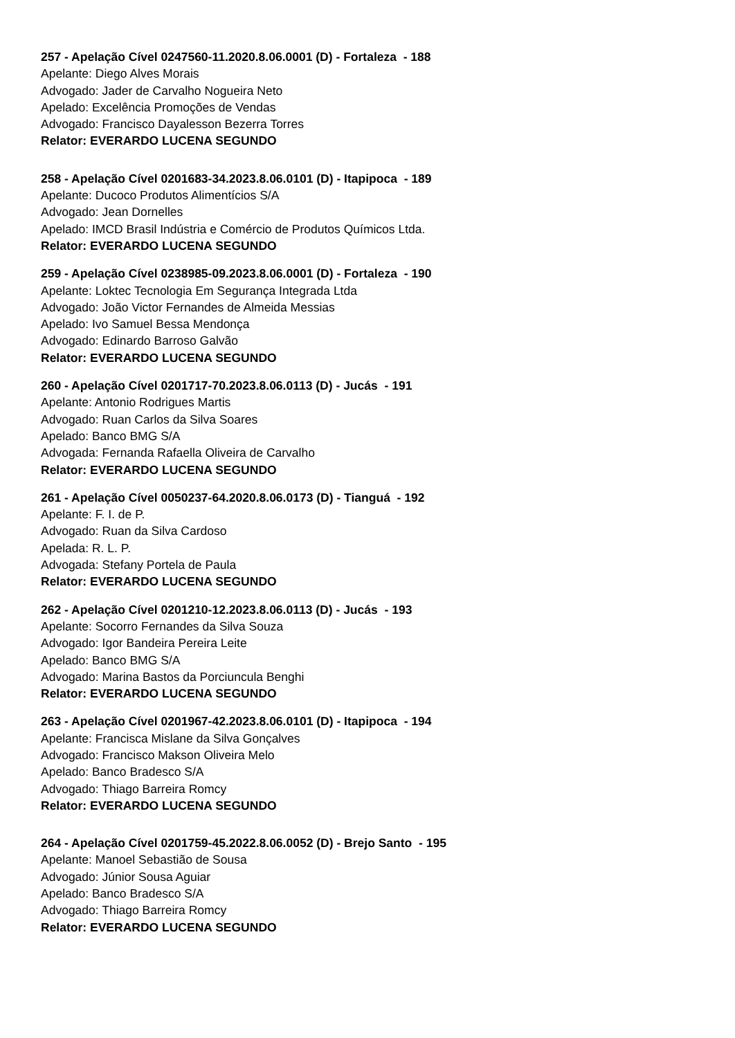257 - Apelação Cível 0247560-11.2020.8.06.0001 (D) - Fortaleza - 188
Apelante: Diego Alves Morais
Advogado: Jader de Carvalho Nogueira Neto
Apelado: Excelência Promoções de Vendas
Advogado: Francisco Dayalesson Bezerra Torres
Relator: EVERARDO LUCENA SEGUNDO
258 - Apelação Cível 0201683-34.2023.8.06.0101 (D) - Itapipoca - 189
Apelante: Ducoco Produtos Alimentícios S/A
Advogado: Jean Dornelles
Apelado: IMCD Brasil Indústria e Comércio de Produtos Químicos Ltda.
Relator: EVERARDO LUCENA SEGUNDO
259 - Apelação Cível 0238985-09.2023.8.06.0001 (D) - Fortaleza - 190
Apelante: Loktec Tecnologia Em Segurança Integrada Ltda
Advogado: João Victor Fernandes de Almeida Messias
Apelado: Ivo Samuel Bessa Mendonça
Advogado: Edinardo Barroso Galvão
Relator: EVERARDO LUCENA SEGUNDO
260 - Apelação Cível 0201717-70.2023.8.06.0113 (D) - Jucás - 191
Apelante: Antonio Rodrigues Martis
Advogado: Ruan Carlos da Silva Soares
Apelado: Banco BMG S/A
Advogada: Fernanda Rafaella Oliveira de Carvalho
Relator: EVERARDO LUCENA SEGUNDO
261 - Apelação Cível 0050237-64.2020.8.06.0173 (D) - Tianguá - 192
Apelante: F. I. de P.
Advogado: Ruan da Silva Cardoso
Apelada: R. L. P.
Advogada: Stefany Portela de Paula
Relator: EVERARDO LUCENA SEGUNDO
262 - Apelação Cível 0201210-12.2023.8.06.0113 (D) - Jucás - 193
Apelante: Socorro Fernandes da Silva Souza
Advogado: Igor Bandeira Pereira Leite
Apelado: Banco BMG S/A
Advogado: Marina Bastos da Porciuncula Benghi
Relator: EVERARDO LUCENA SEGUNDO
263 - Apelação Cível 0201967-42.2023.8.06.0101 (D) - Itapipoca - 194
Apelante: Francisca Mislane da Silva Gonçalves
Advogado: Francisco Makson Oliveira Melo
Apelado: Banco Bradesco S/A
Advogado: Thiago Barreira Romcy
Relator: EVERARDO LUCENA SEGUNDO
264 - Apelação Cível 0201759-45.2022.8.06.0052 (D) - Brejo Santo - 195
Apelante: Manoel Sebastião de Sousa
Advogado: Júnior Sousa Aguiar
Apelado: Banco Bradesco S/A
Advogado: Thiago Barreira Romcy
Relator: EVERARDO LUCENA SEGUNDO